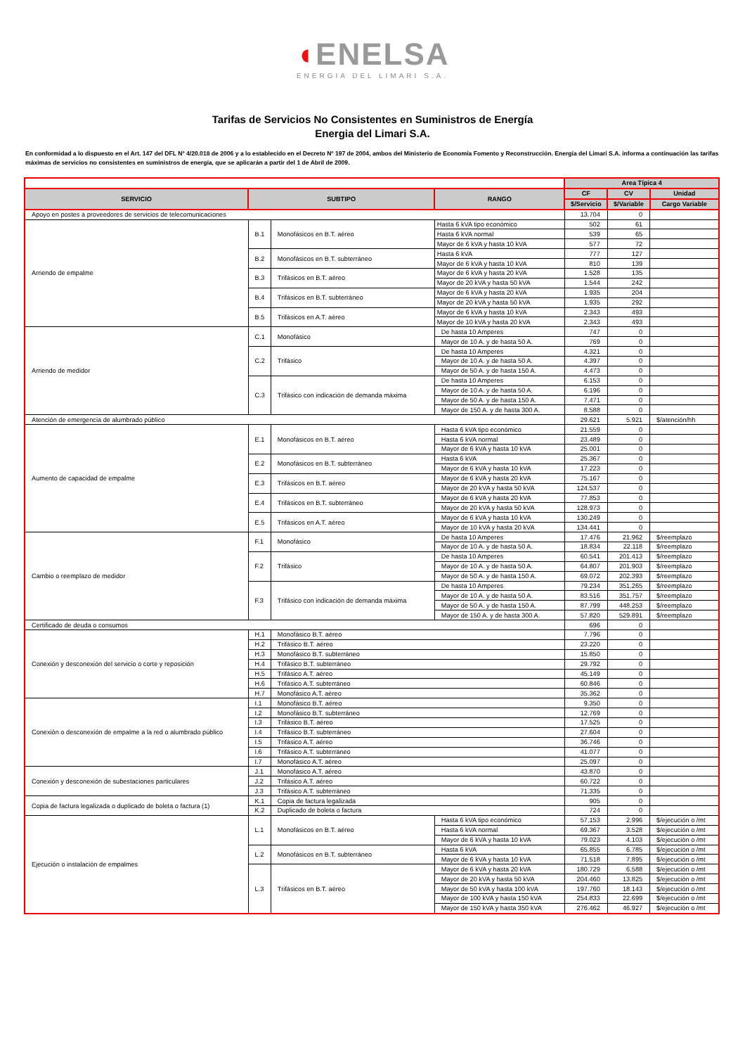◖ENELSA
ENERGIA DEL LIMARI S.A.
Tarifas de Servicios No Consistentes en Suministros de Energía
Energia del Limari S.A.
En conformidad a lo dispuesto en el Art. 147 del DFL Nº 4/20.018 de 2006 y a lo establecido en el Decreto Nº 197 de 2004, ambos del Ministerio de Economía Fomento y Reconstrucción. Energía del Limarí S.A. informa a continuación las tarifas máximas de servicios no consistentes en suministros de energía, que se aplicarán a partir del 1 de Abril de 2009.
| | | | | Area Típica 4 | | |
| SERVICIO | SUBTIPO | | RANGO | CF | CV | Unidad |
| | | | | $/Servicio | $/Variable | Cargo Variable |
| Apoyo en postes a proveedores de servicios de telecomunicaciones | | | | 13.704 | 0 | |
| Arriendo de empalme | B.1 | Monofásicos en B.T. aéreo | Hasta 6 kVA tipo económico | 502 | 61 | |
| | | | Hasta 6 kVA normal | 539 | 65 | |
| | | | Mayor de 6 kVA y hasta 10 kVA | 577 | 72 | |
| | B.2 | Monofásicos en B.T. subterráneo | Hasta 6 kVA | 777 | 127 | |
| | | | Mayor de 6 kVA y hasta 10 kVA | 810 | 139 | |
| | B.3 | Trifásicos en B.T. aéreo | Mayor de 6 kVA y hasta 20 kVA | 1.528 | 135 | |
| | | | Mayor de 20 kVA y hasta 50 kVA | 1.544 | 242 | |
| | B.4 | Trifásicos en B.T. subterráneo | Mayor de 6 kVA y hasta 20 kVA | 1.935 | 204 | |
| | | | Mayor de 20 kVA y hasta 50 kVA | 1.935 | 292 | |
| | B.5 | Trifásicos en A.T. aéreo | Mayor de 6 kVA y hasta 10 kVA | 2.343 | 493 | |
| | | | Mayor de 10 kVA y hasta 20 kVA | 2.343 | 493 | |
| Arriendo de medidor | C.1 | Monofásico | De hasta 10 Amperes | 747 | 0 | |
| | | | Mayor de 10 A. y de hasta 50 A. | 769 | 0 | |
| | C.2 | Trifásico | De hasta 10 Amperes | 4.321 | 0 | |
| | | | Mayor de 10 A. y de hasta 50 A. | 4.397 | 0 | |
| | | | Mayor de 50 A. y de hasta 150 A. | 4.473 | 0 | |
| | C.3 | Trifásico con indicación de demanda máxima | De hasta 10 Amperes | 6.153 | 0 | |
| | | | Mayor de 10 A. y de hasta 50 A. | 6.196 | 0 | |
| | | | Mayor de 50 A. y de hasta 150 A. | 7.471 | 0 | |
| | | | Mayor de 150 A. y de hasta 300 A. | 8.588 | 0 | |
| Atención de emergencia de alumbrado público | | | | 29.621 | 5.921 | $/atención/hh |
| Aumento de capacidad de empalme | E.1 | Monofásicos en B.T. aéreo | Hasta 6 kVA tipo económico | 21.559 | 0 | |
| | | | Hasta 6 kVA normal | 23.489 | 0 | |
| | | | Mayor de 6 kVA y hasta 10 kVA | 25.001 | 0 | |
| | E.2 | Monofásicos en B.T. subterráneo | Hasta 6 kVA | 25.367 | 0 | |
| | | | Mayor de 6 kVA y hasta 10 kVA | 17.223 | 0 | |
| | E.3 | Trifásicos en B.T. aéreo | Mayor de 6 kVA y hasta 20 kVA | 75.167 | 0 | |
| | | | Mayor de 20 kVA y hasta 50 kVA | 124.537 | 0 | |
| | E.4 | Trifásicos en B.T. subterráneo | Mayor de 6 kVA y hasta 20 kVA | 77.853 | 0 | |
| | | | Mayor de 20 kVA y hasta 50 kVA | 128.973 | 0 | |
| | E.5 | Trifásicos en A.T. aéreo | Mayor de 6 kVA y hasta 10 kVA | 130.249 | 0 | |
| | | | Mayor de 10 kVA y hasta 20 kVA | 134.441 | 0 | |
| Cambio o reemplazo de medidor | F.1 | Monofásico | De hasta 10 Amperes | 17.476 | 21.962 | $/reemplazo |
| | | | Mayor de 10 A. y de hasta 50 A. | 18.834 | 22.118 | $/reemplazo |
| | F.2 | Trifásico | De hasta 10 Amperes | 60.541 | 201.413 | $/reemplazo |
| | | | Mayor de 10 A. y de hasta 50 A. | 64.807 | 201.903 | $/reemplazo |
| | | | Mayor de 50 A. y de hasta 150 A. | 69.072 | 202.393 | $/reemplazo |
| | F.3 | Trifásico con indicación de demanda máxima | De hasta 10 Amperes | 79.234 | 351.265 | $/reemplazo |
| | | | Mayor de 10 A. y de hasta 50 A. | 83.516 | 351.757 | $/reemplazo |
| | | | Mayor de 50 A. y de hasta 150 A. | 87.799 | 448.253 | $/reemplazo |
| | | | Mayor de 150 A. y de hasta 300 A. | 57.820 | 529.891 | $/reemplazo |
| Certificado de deuda o consumos | | | | 696 | 0 | |
| Conexión y desconexión del servicio o corte y reposición | H.1 | Monofásico B.T. aéreo | | 7.796 | 0 | |
| | H.2 | Trifásico B.T. aéreo | | 23.220 | 0 | |
| | H.3 | Monofásico B.T. subterráneo | | 15.850 | 0 | |
| | H.4 | Trifásico B.T. subterráneo | | 29.792 | 0 | |
| | H.5 | Trifásico A.T. aéreo | | 45.149 | 0 | |
| | H.6 | Trifásico A.T. subterráneo | | 60.846 | 0 | |
| | H.7 | Monofásico A.T. aéreo | | 35.362 | 0 | |
| Conexión o desconexión de empalme a la red o alumbrado público | I.1 | Monofásico B.T. aéreo | | 9.350 | 0 | |
| | I.2 | Monofásico B.T. subterráneo | | 12.769 | 0 | |
| | I.3 | Trifásico B.T. aéreo | | 17.525 | 0 | |
| | I.4 | Trifásico B.T. subterráneo | | 27.604 | 0 | |
| | I.5 | Trifásico A.T. aéreo | | 36.746 | 0 | |
| | I.6 | Trifásico A.T. subterráneo | | 41.077 | 0 | |
| | I.7 | Monofásico A.T. aéreo | | 25.097 | 0 | |
| Conexión y desconexión de subestaciones particulares | J.1 | Monofásico A.T. aéreo | | 43.870 | 0 | |
| | J.2 | Trifásico A.T. aéreo | | 60.722 | 0 | |
| | J.3 | Trifásico A.T. subterráneo | | 71.335 | 0 | |
| Copia de factura legalizada o duplicado de boleta o factura (1) | K.1 | Copia de factura legalizada | | 905 | 0 | |
| | K.2 | Duplicado de boleta o factura | | 724 | 0 | |
| Ejecución o instalación de empalmes | L.1 | Monofásicos en B.T. aéreo | Hasta 6 kVA tipo económico | 57.153 | 2.996 | $/ejecución o /mt |
| | | | Hasta 6 kVA normal | 69.367 | 3.528 | $/ejecución o /mt |
| | | | Mayor de 6 kVA y hasta 10 kVA | 79.023 | 4.103 | $/ejecución o /mt |
| | L.2 | Monofásicos en B.T. subterráneo | Hasta 6 kVA | 65.855 | 6.785 | $/ejecución o /mt |
| | | | Mayor de 6 kVA y hasta 10 kVA | 71.518 | 7.895 | $/ejecución o /mt |
| | L.3 | Trifásicos en B.T. aéreo | Mayor de 6 kVA y hasta 20 kVA | 180.729 | 6.588 | $/ejecución o /mt |
| | | | Mayor de 20 kVA y hasta 50 kVA | 204.460 | 13.825 | $/ejecución o /mt |
| | | | Mayor de 50 kVA y hasta 100 kVA | 197.760 | 18.143 | $/ejecución o /mt |
| | | | Mayor de 100 kVA y hasta 150 kVA | 254.833 | 22.699 | $/ejecución o /mt |
| | | | Mayor de 150 kVA y hasta 350 kVA | 276.462 | 46.927 | $/ejecución o /mt |